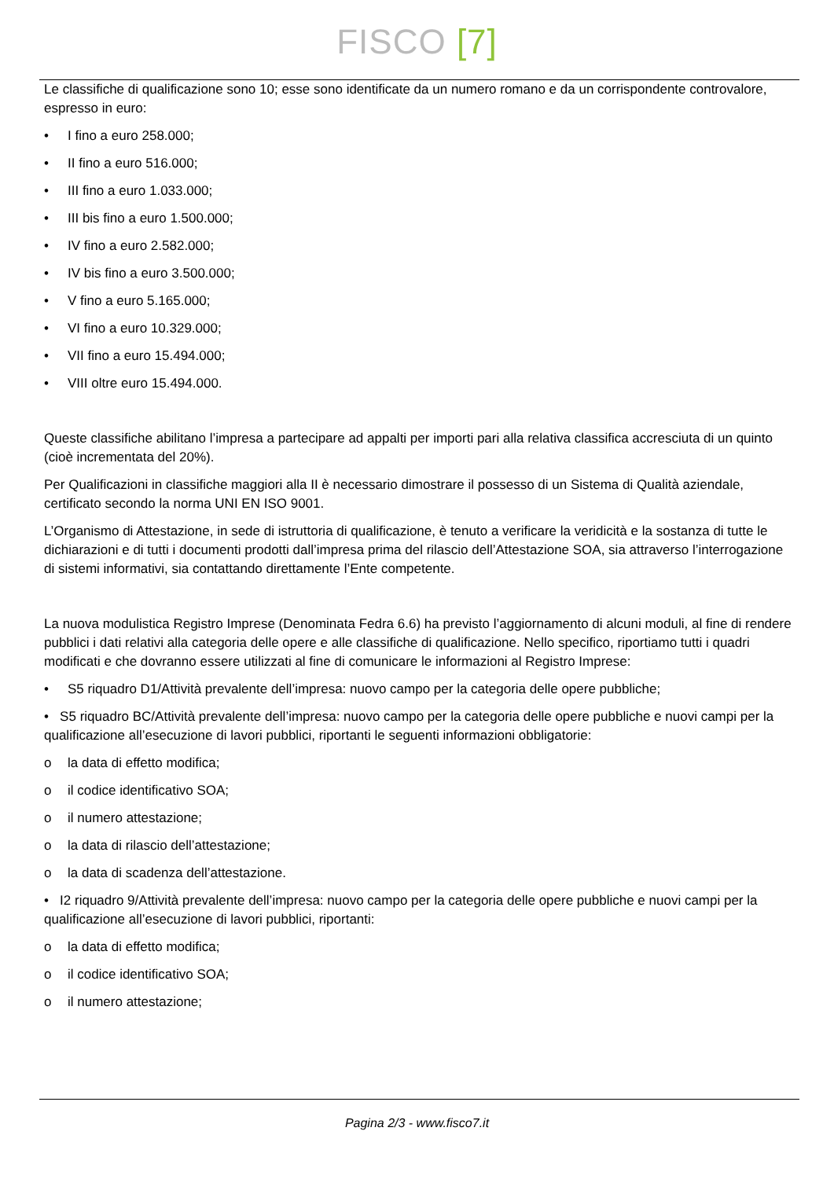FISCO [7]
Le classifiche di qualificazione sono 10; esse sono identificate da un numero romano e da un corrispondente controvalore, espresso in euro:
• I fino a euro 258.000;
• II fino a euro 516.000;
• III fino a euro 1.033.000;
• III bis fino a euro 1.500.000;
• IV fino a euro 2.582.000;
• IV bis fino a euro 3.500.000;
• V fino a euro 5.165.000;
• VI fino a euro 10.329.000;
• VII fino a euro 15.494.000;
• VIII oltre euro 15.494.000.
Queste classifiche abilitano l’impresa a partecipare ad appalti per importi pari alla relativa classifica accresciuta di un quinto (cioè incrementata del 20%).
Per Qualificazioni in classifiche maggiori alla II è necessario dimostrare il possesso di un Sistema di Qualità aziendale, certificato secondo la norma UNI EN ISO 9001.
L’Organismo di Attestazione, in sede di istruttoria di qualificazione, è tenuto a verificare la veridicità e la sostanza di tutte le dichiarazioni e di tutti i documenti prodotti dall’impresa prima del rilascio dell’Attestazione SOA, sia attraverso l’interrogazione di sistemi informativi, sia contattando direttamente l’Ente competente.
La nuova modulistica Registro Imprese (Denominata Fedra 6.6) ha previsto l’aggiornamento di alcuni moduli, al fine di rendere pubblici i dati relativi alla categoria delle opere e alle classifiche di qualificazione. Nello specifico, riportiamo tutti i quadri modificati e che dovranno essere utilizzati al fine di comunicare le informazioni al Registro Imprese:
• S5 riquadro D1/Attività prevalente dell’impresa: nuovo campo per la categoria delle opere pubbliche;
• S5 riquadro BC/Attività prevalente dell’impresa: nuovo campo per la categoria delle opere pubbliche e nuovi campi per la qualificazione all’esecuzione di lavori pubblici, riportanti le seguenti informazioni obbligatorie:
o la data di effetto modifica;
o il codice identificativo SOA;
o il numero attestazione;
o la data di rilascio dell’attestazione;
o la data di scadenza dell’attestazione.
• I2 riquadro 9/Attività prevalente dell’impresa: nuovo campo per la categoria delle opere pubbliche e nuovi campi per la qualificazione all’esecuzione di lavori pubblici, riportanti:
o la data di effetto modifica;
o il codice identificativo SOA;
o il numero attestazione;
Pagina 2/3 - www.fisco7.it